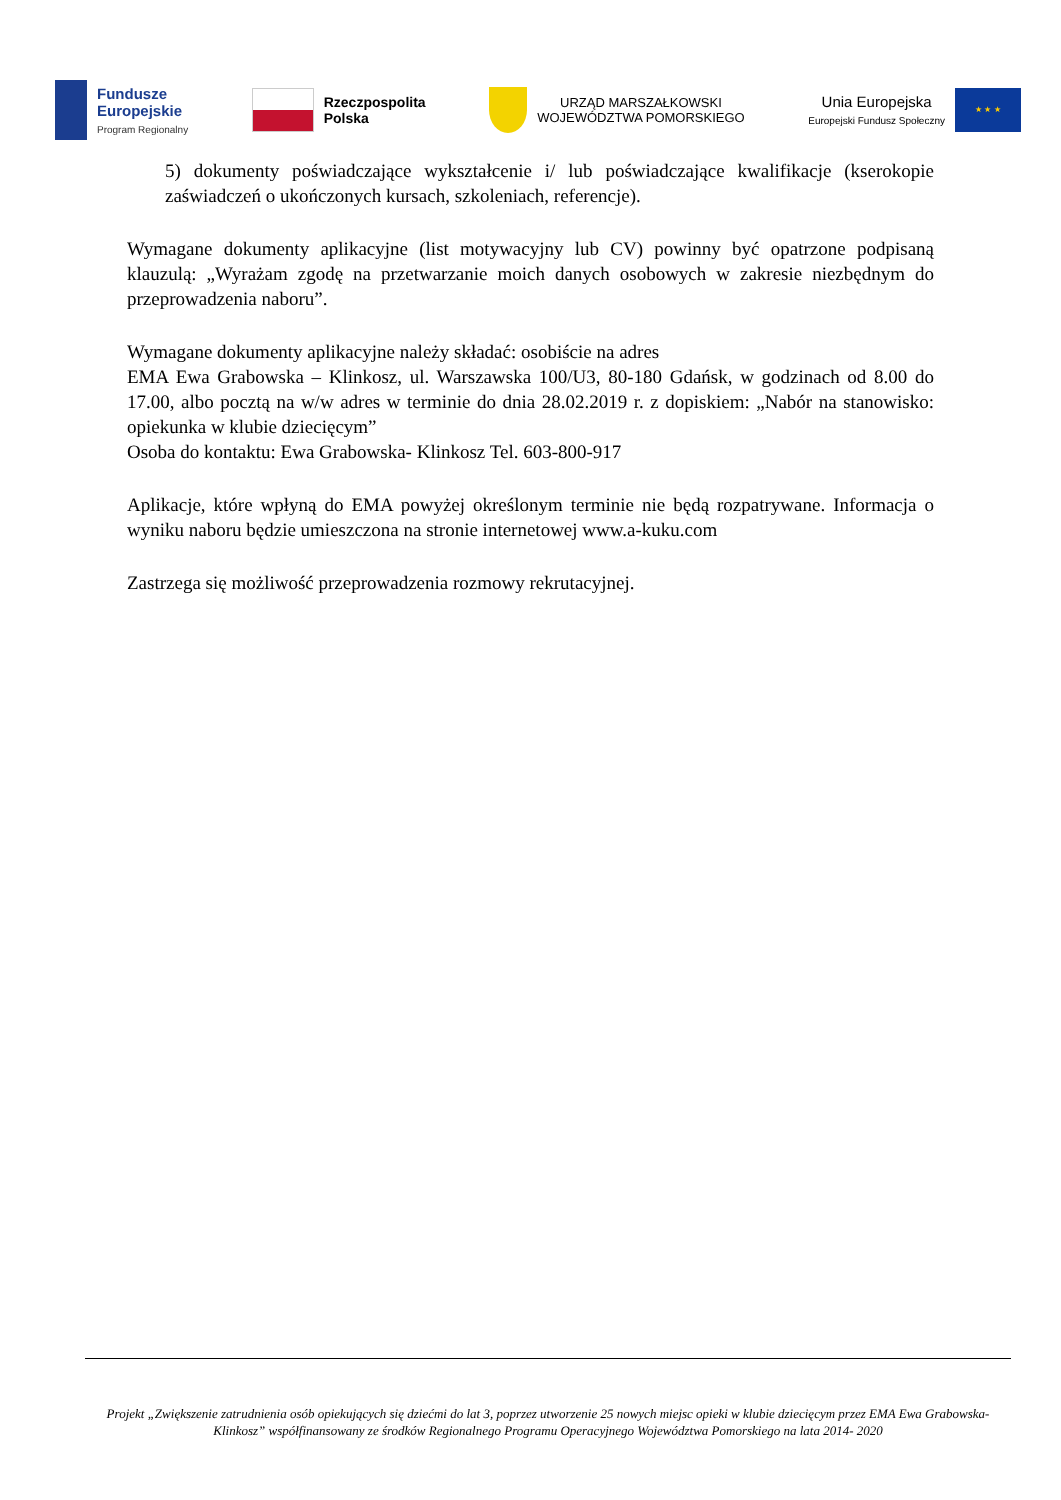Fundusze
Europejskie
Program Regionalny
Rzeczpospolita
Polska
URZĄD MARSZAŁKOWSKI
WOJEWÓDZTWA POMORSKIEGO
Unia Europejska
Europejski Fundusz Społeczny
★ ★ ★
5) dokumenty poświadczające wykształcenie i/ lub poświadczające kwalifikacje (kserokopie zaświadczeń o ukończonych kursach, szkoleniach, referencje).
Wymagane dokumenty aplikacyjne (list motywacyjny lub CV) powinny być opatrzone podpisaną klauzulą: „Wyrażam zgodę na przetwarzanie moich danych osobowych w zakresie niezbędnym do przeprowadzenia naboru”.
Wymagane dokumenty aplikacyjne należy składać: osobiście na adres
EMA Ewa Grabowska – Klinkosz, ul. Warszawska 100/U3, 80-180 Gdańsk, w godzinach od 8.00 do 17.00, albo pocztą na w/w adres w terminie do dnia 28.02.2019 r. z dopiskiem: „Nabór na stanowisko: opiekunka w klubie dziecięcym”
Osoba do kontaktu: Ewa Grabowska- Klinkosz Tel. 603-800-917
Aplikacje, które wpłyną do EMA powyżej określonym terminie nie będą rozpatrywane. Informacja o wyniku naboru będzie umieszczona na stronie internetowej www.a-kuku.com
Zastrzega się możliwość przeprowadzenia rozmowy rekrutacyjnej.
Projekt „Zwiększenie zatrudnienia osób opiekujących się dziećmi do lat 3, poprzez utworzenie 25 nowych miejsc opieki w klubie dziecięcym przez EMA Ewa Grabowska-Klinkosz” współfinansowany ze środków Regionalnego Programu Operacyjnego Województwa Pomorskiego na lata 2014- 2020